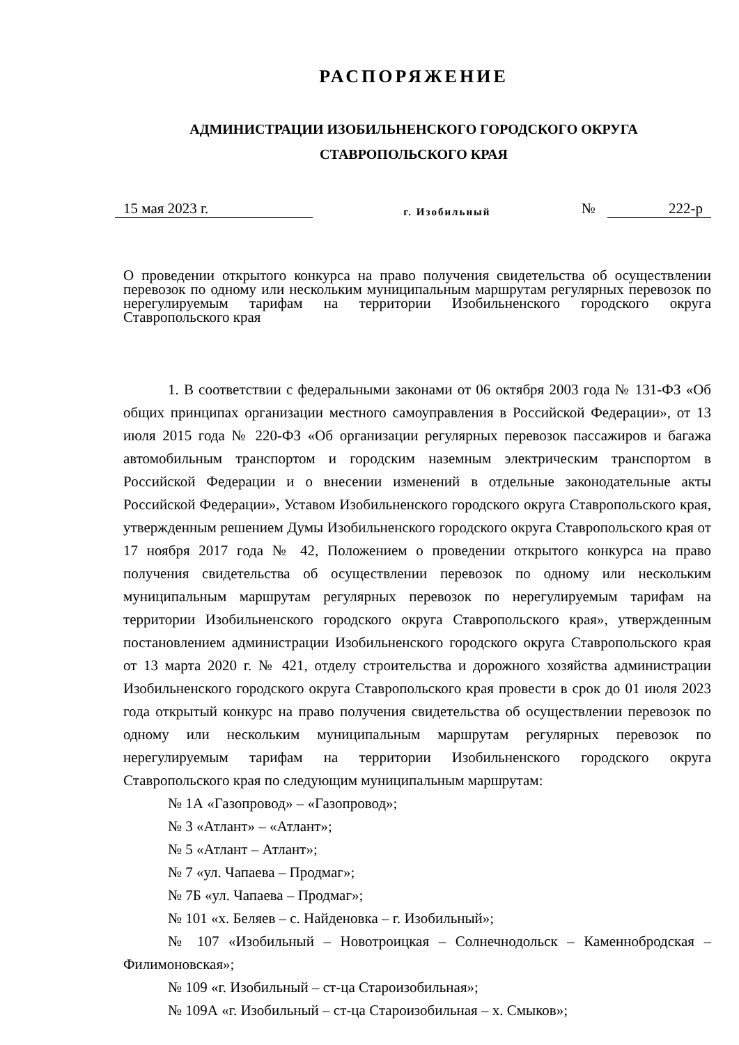РАСПОРЯЖЕНИЕ
АДМИНИСТРАЦИИ ИЗОБИЛЬНЕНСКОГО ГОРОДСКОГО ОКРУГА
СТАВРОПОЛЬСКОГО КРАЯ
15 мая 2023 г. г. Изобильный № 222-р
О проведении открытого конкурса на право получения свидетельства об осуществлении перевозок по одному или нескольким муниципальным маршрутам регулярных перевозок по нерегулируемым тарифам на территории Изобильненского городского округа Ставропольского края
1. В соответствии с федеральными законами от 06 октября 2003 года № 131-ФЗ «Об общих принципах организации местного самоуправления в Российской Федерации», от 13 июля 2015 года № 220-ФЗ «Об организации регулярных перевозок пассажиров и багажа автомобильным транспортом и городским наземным электрическим транспортом в Российской Федерации и о внесении изменений в отдельные законодательные акты Российской Федерации», Уставом Изобильненского городского округа Ставропольского края, утвержденным решением Думы Изобильненского городского округа Ставропольского края от 17 ноября 2017 года № 42, Положением о проведении открытого конкурса на право получения свидетельства об осуществлении перевозок по одному или нескольким муниципальным маршрутам регулярных перевозок по нерегулируемым тарифам на территории Изобильненского городского округа Ставропольского края», утвержденным постановлением администрации Изобильненского городского округа Ставропольского края от 13 марта 2020 г. № 421, отделу строительства и дорожного хозяйства администрации Изобильненского городского округа Ставропольского края провести в срок до 01 июля 2023 года открытый конкурс на право получения свидетельства об осуществлении перевозок по одному или нескольким муниципальным маршрутам регулярных перевозок по нерегулируемым тарифам на территории Изобильненского городского округа Ставропольского края по следующим муниципальным маршрутам:
№ 1А «Газопровод» – «Газопровод»;
№ 3 «Атлант» – «Атлант»;
№ 5 «Атлант – Атлант»;
№ 7 «ул. Чапаева – Продмаг»;
№ 7Б «ул. Чапаева – Продмаг»;
№ 101 «х. Беляев – с. Найденовка – г. Изобильный»;
№ 107 «Изобильный – Новотроицкая – Солнечнодольск – Каменнобродская – Филимоновская»;
№ 109 «г. Изобильный – ст-ца Староизобильная»;
№ 109А «г. Изобильный – ст-ца Староизобильная – х. Смыков»;